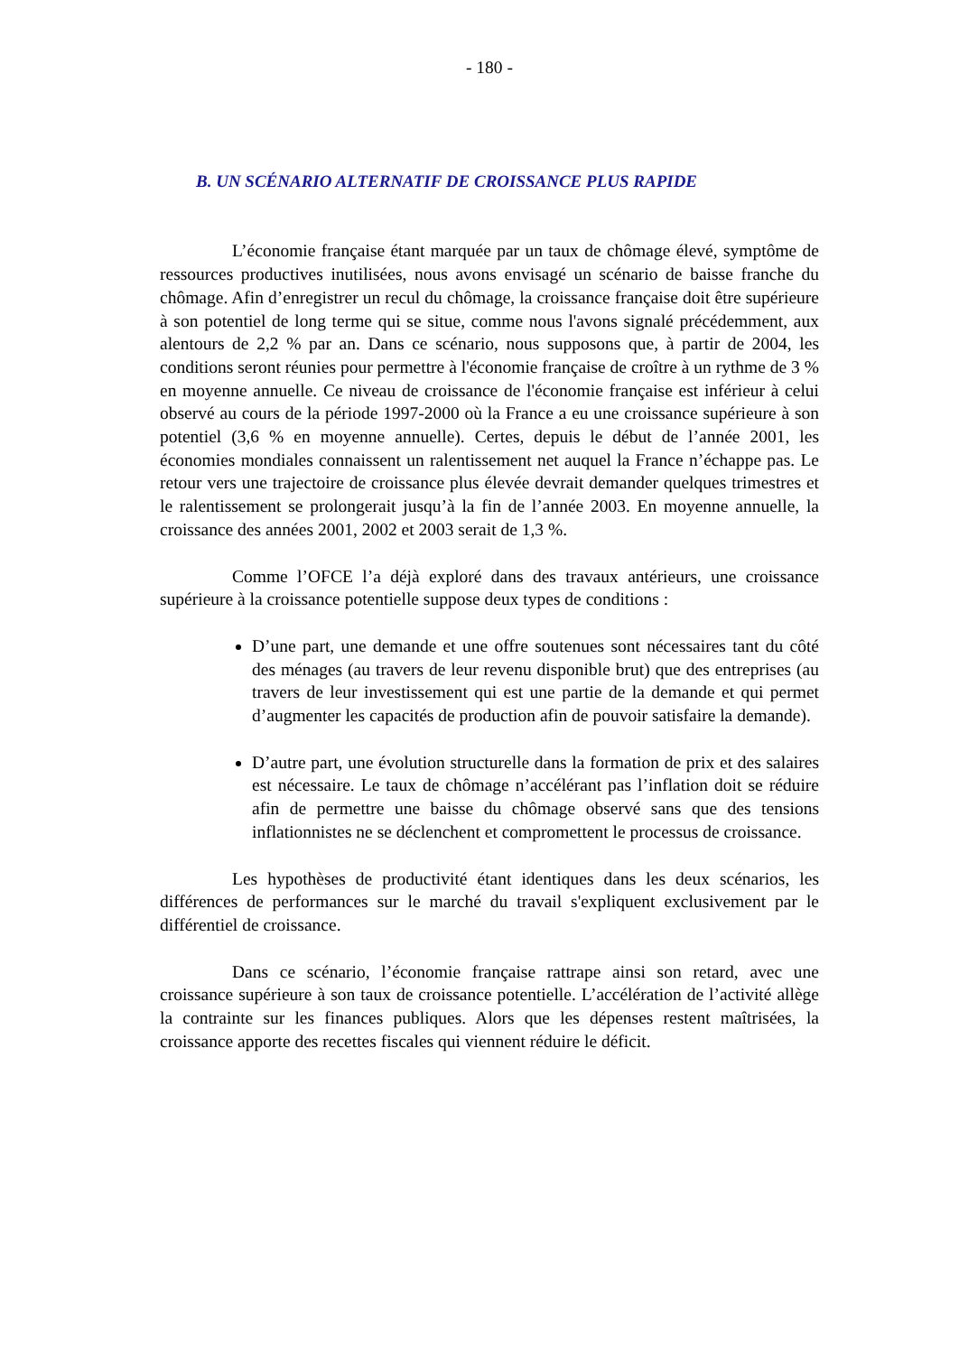- 180 -
B. UN SCÉNARIO ALTERNATIF DE CROISSANCE PLUS RAPIDE
L’économie française étant marquée par un taux de chômage élevé, symptôme de ressources productives inutilisées, nous avons envisagé un scénario de baisse franche du chômage. Afin d’enregistrer un recul du chômage, la croissance française doit être supérieure à son potentiel de long terme qui se situe, comme nous l'avons signalé précédemment, aux alentours de 2,2 % par an. Dans ce scénario, nous supposons que, à partir de 2004, les conditions seront réunies pour permettre à l'économie française de croître à un rythme de 3 % en moyenne annuelle. Ce niveau de croissance de l'économie française est inférieur à celui observé au cours de la période 1997-2000 où la France a eu une croissance supérieure à son potentiel (3,6 % en moyenne annuelle). Certes, depuis le début de l’année 2001, les économies mondiales connaissent un ralentissement net auquel la France n’échappe pas. Le retour vers une trajectoire de croissance plus élevée devrait demander quelques trimestres et le ralentissement se prolongerait jusqu’à la fin de l’année 2003. En moyenne annuelle, la croissance des années 2001, 2002 et 2003 serait de 1,3 %.
Comme l’OFCE l’a déjà exploré dans des travaux antérieurs, une croissance supérieure à la croissance potentielle suppose deux types de conditions :
D’une part, une demande et une offre soutenues sont nécessaires tant du côté des ménages (au travers de leur revenu disponible brut) que des entreprises (au travers de leur investissement qui est une partie de la demande et qui permet d’augmenter les capacités de production afin de pouvoir satisfaire la demande).
D’autre part, une évolution structurelle dans la formation de prix et des salaires est nécessaire. Le taux de chômage n’accélérant pas l’inflation doit se réduire afin de permettre une baisse du chômage observé sans que des tensions inflationnistes ne se déclenchent et compromettent le processus de croissance.
Les hypothèses de productivité étant identiques dans les deux scénarios, les différences de performances sur le marché du travail s'expliquent exclusivement par le différentiel de croissance.
Dans ce scénario, l’économie française rattrape ainsi son retard, avec une croissance supérieure à son taux de croissance potentielle. L’accélération de l’activité allège la contrainte sur les finances publiques. Alors que les dépenses restent maîtrisées, la croissance apporte des recettes fiscales qui viennent réduire le déficit.